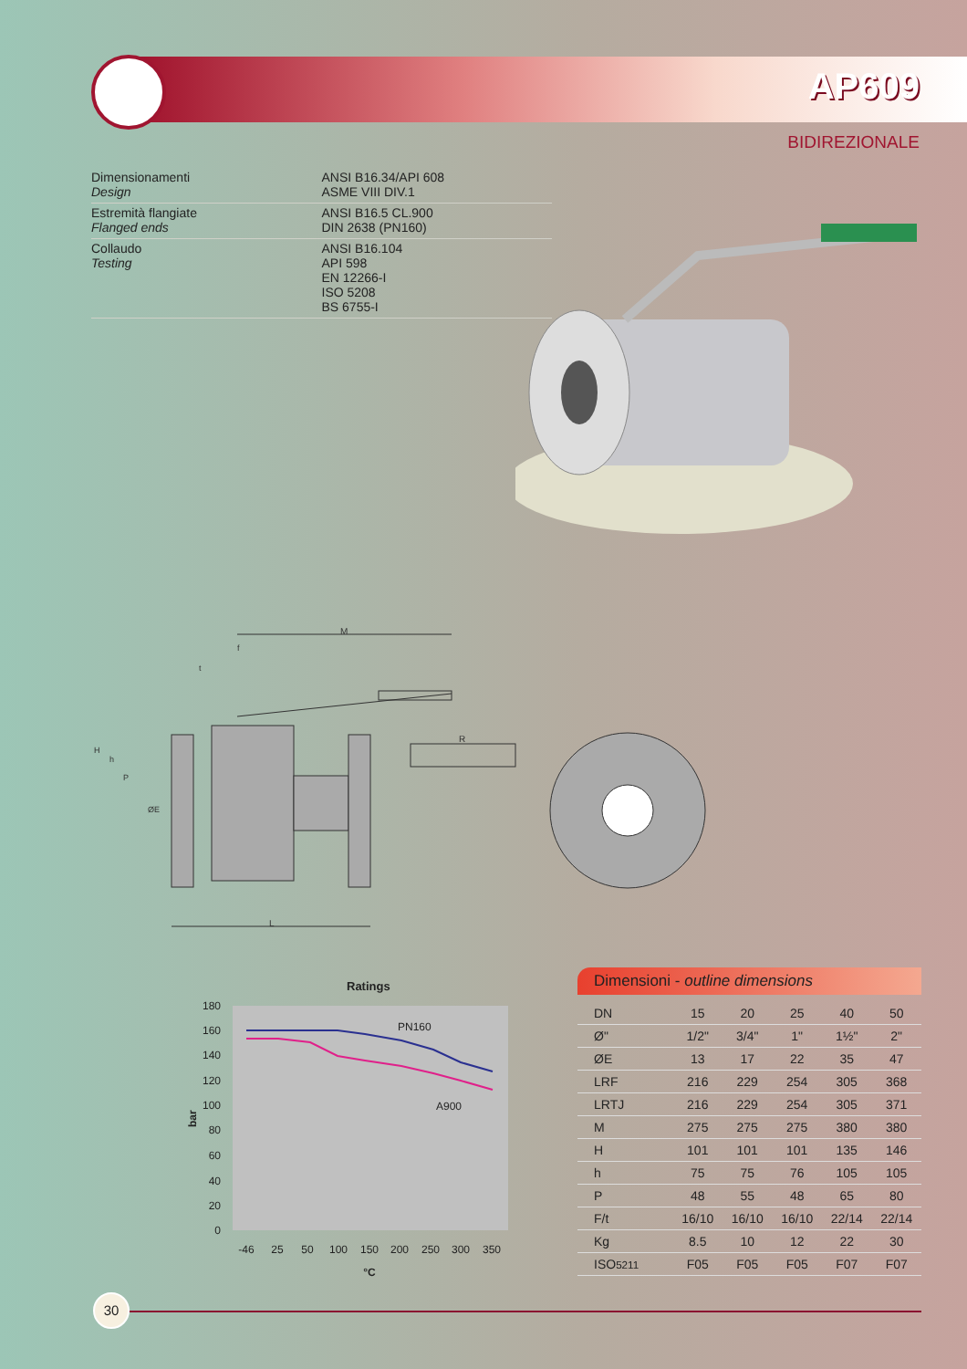AP609
BIDIREZIONALE
| Dimensionamenti Design | ANSI B16.34/API 608 ASME VIII DIV.1 |
| Estremità flangiate Flanged ends | ANSI B16.5 CL.900 DIN 2638 (PN160) |
| Collaudo Testing | ANSI B16.104 API 598 EN 12266-I ISO 5208 BS 6755-I |
M
L
R
H
h
P
ØE
f
t
Ratings
180
160
140
120
100
80
60
40
20
0
bar
PN160
A900
-46
25
50
100
150
200
250
300
350
°C
Dimensioni - outline dimensions
| DN | 15 | 20 | 25 | 40 | 50 |
| Ø" | 1/2" | 3/4" | 1" | 1½" | 2" |
| ØE | 13 | 17 | 22 | 35 | 47 |
| LRF | 216 | 229 | 254 | 305 | 368 |
| LRTJ | 216 | 229 | 254 | 305 | 371 |
| M | 275 | 275 | 275 | 380 | 380 |
| H | 101 | 101 | 101 | 135 | 146 |
| h | 75 | 75 | 76 | 105 | 105 |
| P | 48 | 55 | 48 | 65 | 80 |
| F/t | 16/10 | 16/10 | 16/10 | 22/14 | 22/14 |
| Kg | 8.5 | 10 | 12 | 22 | 30 |
| ISO 5211 | F05 | F05 | F05 | F07 | F07 |
30